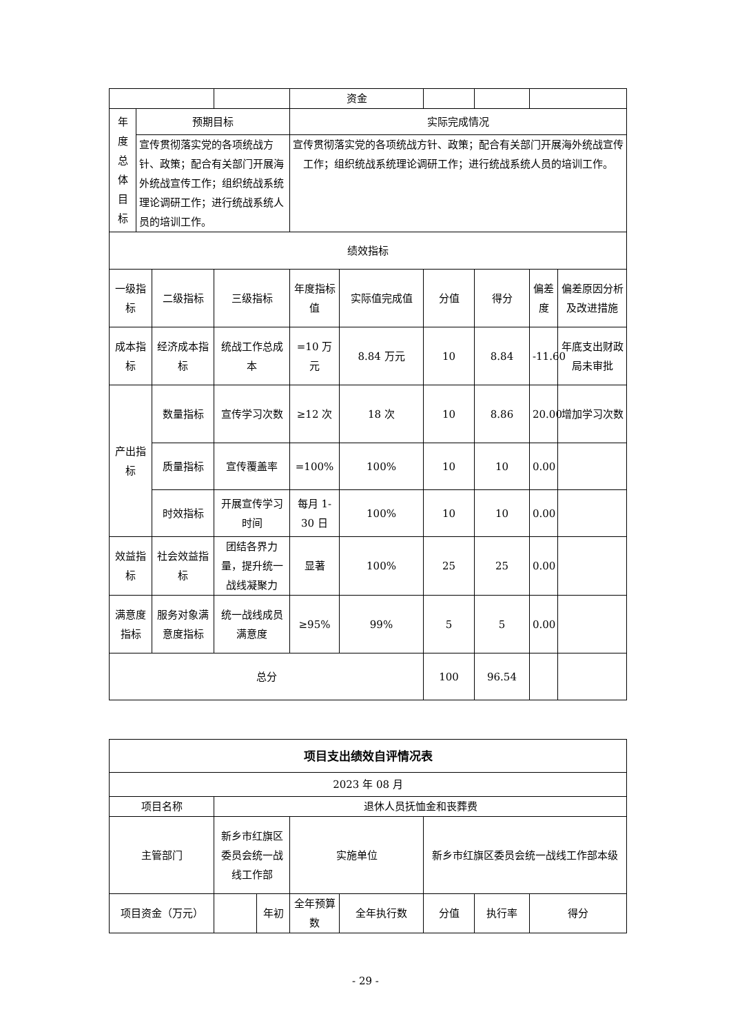| | | | | 资金 | | | | | |
| 年 度 总 体 目 标 | 预期目标 | | | 实际完成情况 | | | | | |
| | 宣传贯彻落实党的各项统战方针、政策；配合有关部门开展海外统战宣传工作；组织统战系统理论调研工作；进行统战系统人员的培训工作。 | | | 宣传贯彻落实党的各项统战方针、政策；配合有关部门开展海外统战宣传工作；组织统战系统理论调研工作；进行统战系统人员的培训工作。 | | | | | |
| 绩效指标 | | | | | | | | | |
| 一级指标 | | 二级指标 | 三级指标 | 年度指标值 | 实际值完成值 | 分值 | 得分 | 偏差度 | 偏差原因分析及改进措施 |
| 成本指标 | | 经济成本指标 | 统战工作总成本 | =10 万元 | 8.84 万元 | 10 | 8.84 | -11.60 | 年底支出财政局未审批 |
| 产出指标 | | 数量指标 | 宣传学习次数 | ≥12 次 | 18 次 | 10 | 8.86 | 20.00 | 增加学习次数 |
| | | 质量指标 | 宣传覆盖率 | =100% | 100% | 10 | 10 | 0.00 | |
| | | 时效指标 | 开展宣传学习时间 | 每月 1-30 日 | 100% | 10 | 10 | 0.00 | |
| 效益指标 | | 社会效益指标 | 团结各界力量，提升统一战线凝聚力 | 显著 | 100% | 25 | 25 | 0.00 | |
| 满意度指标 | | 服务对象满意度指标 | 统一战线成员满意度 | ≥95% | 99% | 5 | 5 | 0.00 | |
| 总分 | | | | | | 100 | 96.54 | | |
| 项目支出绩效自评情况表 | | | | | | | |
| 2023 年 08 月 | | | | | | | |
| 项目名称 | 退休人员抚恤金和丧葬费 | | | | | | |
| 主管部门 | 新乡市红旗区委员会统一战线工作部 | | 实施单位 | | 新乡市红旗区委员会统一战线工作部本级 | | |
| 项目资金（万元） | | 年初 | 全年预算数 | 全年执行数 | 分值 | 执行率 | 得分 |
- 29 -